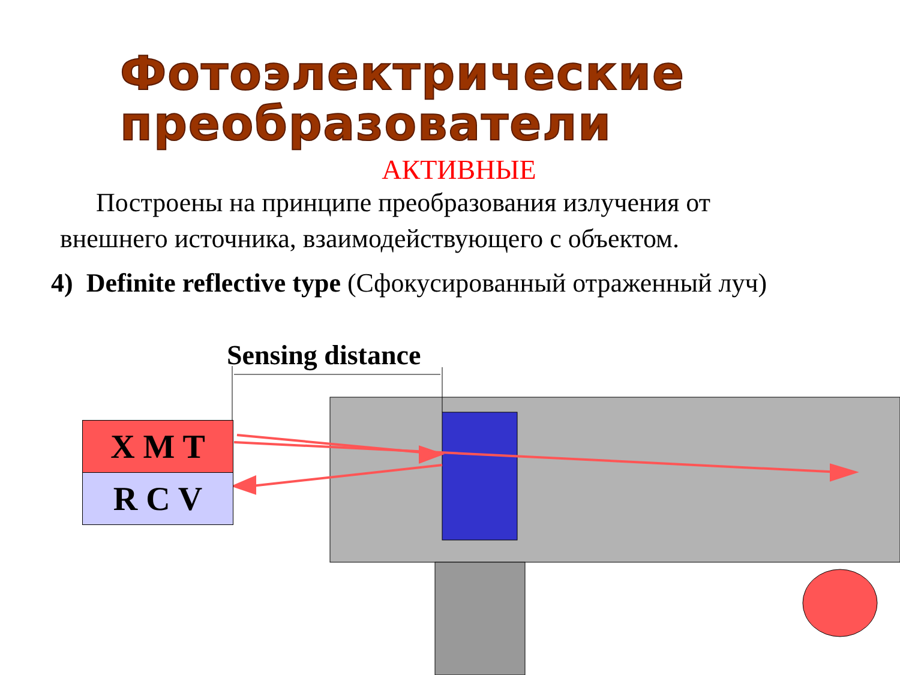Фотоэлектрические
преобразователи
АКТИВНЫЕ
Построены на принципе преобразования излучения от внешнего источника, взаимодействующего с объектом.
4) Definite reflective type (Сфокусированный отраженный луч)
Sensing distance
X M T
R C V